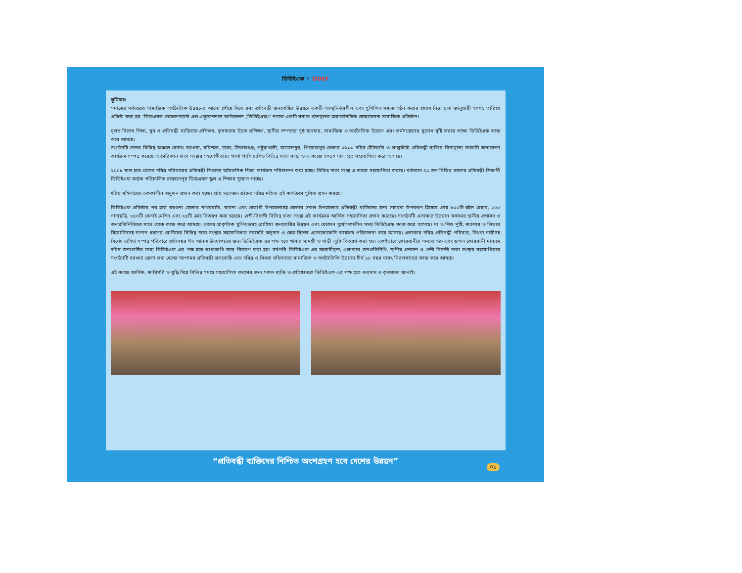ডিডিইএফ ✌ DDEF
ভূমিকাঃ
সমাজের সর্বস্তরের সামাজিক অর্থনৈতিক উন্নয়নের আলো পৌছে দিতে এবং প্রতিবন্ধী জনগোষ্ঠির উন্নয়নে একটি আত্মনির্ভরশীল এবং সুশিক্ষিত সমাজ গঠন করার প্রয়াস নিয়ে ১লা জানুয়ারী ২০০১ তারিখে প্রতিষ্ঠা করা হয় "ডিজএবল ডেভেলপমেন্ট এন্ড এডুকেশনাল ফাউন্ডেশন (ডিডিইএফ)" নামক একটি সমাজ গঠনমূলক অরাজনৈতিক স্বেচ্ছাসেবক সামাজিক প্রতিষ্ঠান।
মূলত বিশেষ শিক্ষা, যুব ও প্রতিবন্ধী ব্যক্তিদের প্রশিক্ষণ, কৃষকদের উন্নত প্রশিক্ষণ, স্থানীয় সম্পদের সুষ্ঠ ব্যবহার, সামাজিক ও অর্থনৈতিক উন্নয়ন এবং কর্মসংস্থানের সুযোগ সৃষ্টি করার লক্ষ্যে ডিডিইএফ কাজ করে আসছে।
সংগঠনটি দেশের বিভিন্ন অঞ্চলে যেমনঃ বরগুনা, বরিশাল, ঢাকা, সিরাজগঞ্জ, পটুয়াখালী, জামালপুর, পিরোজপুর জেলার ৩২০০ দরিদ্র ঠোঁটকাটা ও তালুফাঁটা প্রতিবন্ধী ব্যক্তির বিনামূল্যে সাজারী অপারেশন কার্যক্রম সম্পন্ন করেছে আমেরিকান দাতা সংস্থার সহযোগীতায়। পাশা পাশি দেশিও বিভিন্ন দাতা সংস্থা ও এ কাজে ২০১০ সাল হতে সহযোগিতা করে আসছে।
২০০৮ সাল হতে গ্রামের দরিদ্র পরিবারের প্রতিবন্ধী শিশুদের অবৈতনিক শিক্ষা কার্যক্রম পরিচালনা করা হচ্ছে। বিভিন্ন দাতা সংস্থা এ কাজে সহযোগিতা করছে। বর্তমানে ৫২ জন বিভিন্ন ধরণের প্রতিবন্ধী শিক্ষার্থী ডিডিইএফ কর্তৃক পরিচালিত রায়হানপুর ডিজএবল স্কুল এ শিক্ষার সুযোগ পাচ্ছে।
দরিদ্র মহিলাদের এককালীন অনুদান প্রদান করা হচ্ছে। প্রায় ৭৫০জন গ্রামের দরিদ্র মহিলা এই কার্যক্রমে সুবিধা গ্রহন করছে।
ডিডিইএফ প্রতিষ্ঠার পর হতে বরগুনা জেলার পাথরঘাটা, বামনা এবং বেতাগী উপজেলাসহ জেলার সকল উপজেলায় প্রতিবন্ধী ব্যক্তিদের জন্য সহায়ক উপকরণ হিসেবে প্রায় ৮০০টি হুইল চেয়ার, ২০০ সাদাছড়ি, ২৫০টি সেলাই মেশিন এবং ২৫টি ক্রাচ বিতরণ করা হয়েছে। দেশী-বিদেশী বিভিন্ন দাতা সংস্থা এই কার্যক্রমে আর্থিক সহযোগিতা প্রদান করেছে। সংগঠনটি এলাকার উন্নয়নে সবসময় স্থানীয় প্রশাসন ও জনপ্রতিনিধিদের সাথে থেকে কাজ করে আসছে। দেশের প্রাকৃতিক ঘুর্ণিঝড়সহ রোহিঙ্গা জনগোষ্ঠির উন্নয়ন এবং যেকোন দুর্যোগকালীন সময় ডিডিইএফ কাজ করে আসছে। মা ও শিশু পুষ্টি, ক্যান্সার ও লিভার সিরোসিসসহ নানান ধরণের রোগীদের বিভিন্ন দাতা সংস্থার সহযোগিতায় সরাসরি অনুদান ও ক্ষেত্র বিশেষ এ্যাডভোকেসি কার্যক্রম পরিচালনা করে আসছে। এলাকার দরিদ্র প্রতিবন্ধী পরিবার, বিধবা নারীসহ বিশেষ চাহিদা সম্পন্ন পরিবারে প্রতিবছর ঈদ আনন্দ উদযাপনের জন্য ডিডিইএফ এর পক্ষ হতে খাবার সামগ্রী ও শাড়ী লুঙ্গি বিতরণ করা হয়। একইভাবে কোরবানীর সময়ও গরু এবং ছাগল কোরবানী মাধ্যমে দরিদ্র জনগোষ্ঠির মধ্যে ডিডিইএফ এর পক্ষ হতে ভাগাভাগি করে বিতরণ করা হয়। সর্বপরি ডিডিইএফ এর সহকর্মীবৃন্দ, এলাকার জনপ্রতিনিধি, স্থানীয় প্রশাসন ও দেশী বিদেশী দাতা সংস্থার সহযোগিতায় সংগঠনটি বরগুনা জেলা তথা দেশের আপামর প্রতিবন্ধী জনগোষ্ঠি এবং দরিদ্র ও বিধবা মহিলাদের সামাজিক ও অর্থনৈতিকি উন্নয়নে দীর্ঘ ১৮ বছর যাবৎ নিরলসভাবে কাজ করে আসছে।
এই কাজে আর্থিক, কারিগরি ও বুদ্ধি দিয়ে বিভিন্ন সময়ে সহযোগিতা করণের জন্য সকল ব্যক্তি ও প্রতিষ্ঠানকে ডিডিইএফ এর পক্ষ হতে ধন্যবাদ ও কৃতজ্ঞতা জানাই।
“প্রতিবন্ধী ব্যক্তিদের নিশ্চিত অংশগ্রহণ হবে দেশের উন্নয়ন”
০১